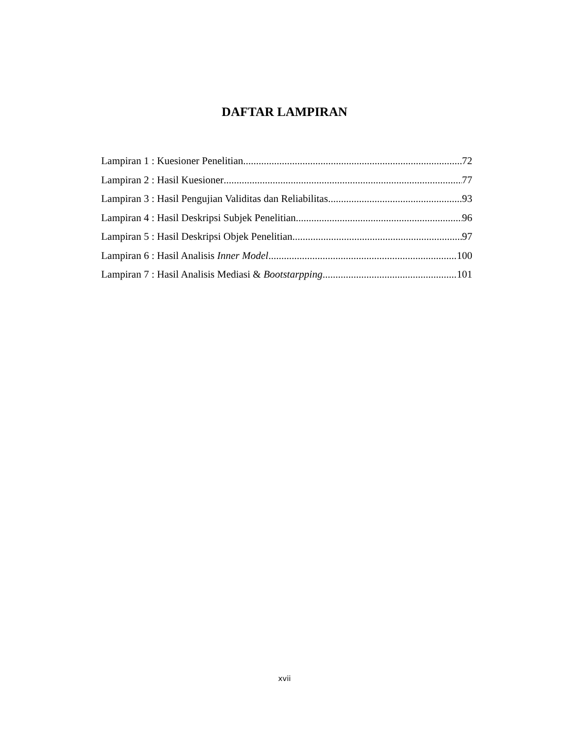DAFTAR LAMPIRAN
Lampiran 1 : Kuesioner Penelitian 72
Lampiran 2 : Hasil Kuesioner 77
Lampiran 3 : Hasil Pengujian Validitas dan Reliabilitas 93
Lampiran 4 : Hasil Deskripsi Subjek Penelitian 96
Lampiran 5 : Hasil Deskripsi Objek Penelitian 97
Lampiran 6 : Hasil Analisis Inner Model 100
Lampiran 7 : Hasil Analisis Mediasi & Bootstarpping 101
xvii